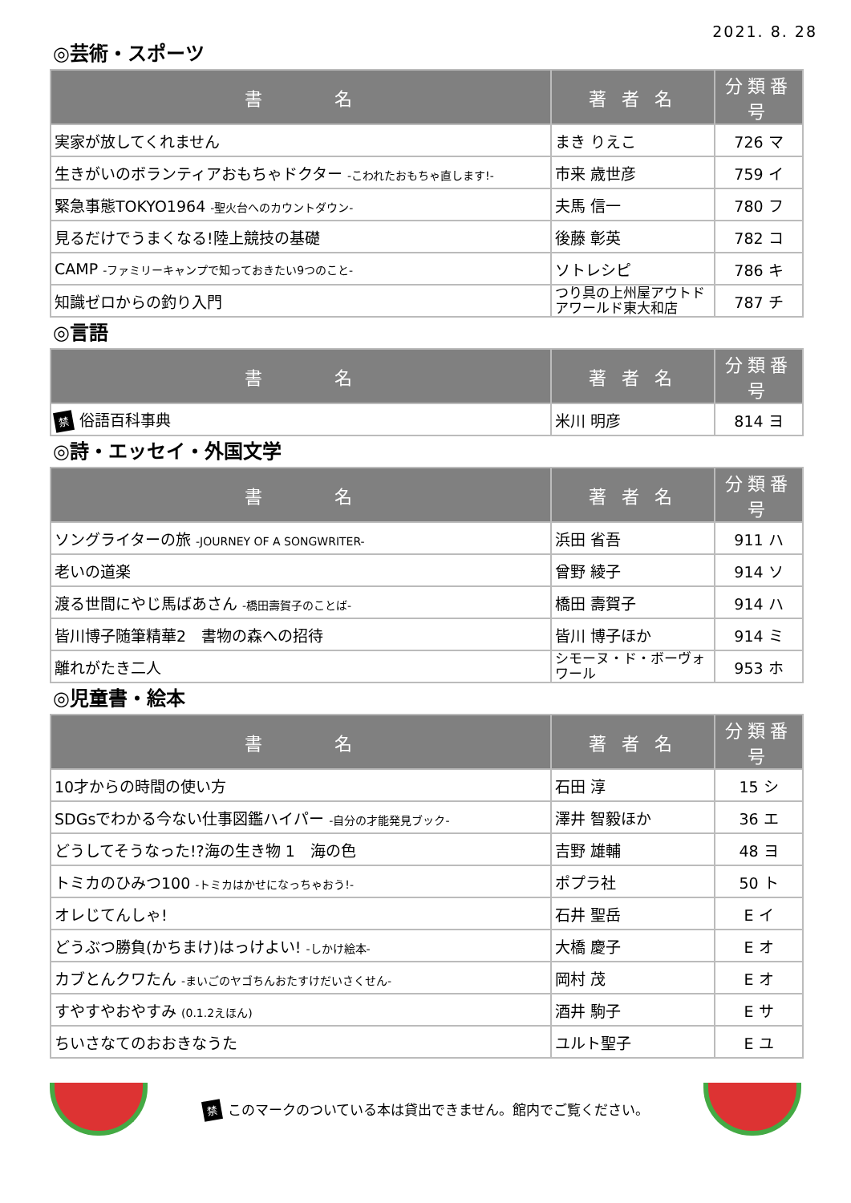2021. 8. 28
◎芸術・スポーツ
| 書 名 | 著 者 名 | 分類番号 |
| --- | --- | --- |
| 実家が放してくれません | まき りえこ | 726 マ |
| 生きがいのボランティアおもちゃドクター -こわれたおもちゃ直します!- | 市来 歳世彦 | 759 イ |
| 緊急事態TOKYO1964 -聖火台へのカウントダウン- | 夫馬 信一 | 780 フ |
| 見るだけでうまくなる!陸上競技の基礎 | 後藤 彰英 | 782 コ |
| CAMP -ファミリーキャンプで知っておきたい9つのこと- | ソトレシピ | 786 キ |
| 知識ゼロからの釣り入門 | つり具の上州屋アウトドアワールド東大和店 | 787 チ |
◎言語
| 書 名 | 著 者 名 | 分類番号 |
| --- | --- | --- |
| 禁 俗語百科事典 | 米川 明彦 | 814 ヨ |
◎詩・エッセイ・外国文学
| 書 名 | 著 者 名 | 分類番号 |
| --- | --- | --- |
| ソングライターの旅 -JOURNEY OF A SONGWRITER- | 浜田 省吾 | 911 ハ |
| 老いの道楽 | 曾野 綾子 | 914 ソ |
| 渡る世間にやじ馬ばあさん -橋田壽賀子のことば- | 橋田 壽賀子 | 914 ハ |
| 皆川博子随筆精華2 書物の森への招待 | 皆川 博子ほか | 914 ミ |
| 離れがたき二人 | シモーヌ・ド・ボーヴォワール | 953 ホ |
◎児童書・絵本
| 書 名 | 著 者 名 | 分類番号 |
| --- | --- | --- |
| 10才からの時間の使い方 | 石田 淳 | 15 シ |
| SDGsでわかる今ない仕事図鑑ハイパー -自分の才能発見ブック- | 澤井 智毅ほか | 36 エ |
| どうしてそうなった!?海の生き物 1 海の色 | 吉野 雄輔 | 48 ヨ |
| トミカのひみつ100 -トミカはかせになっちゃおう!- | ポプラ社 | 50 ト |
| オレじてんしゃ! | 石井 聖岳 | E イ |
| どうぶつ勝負(かちまけ)はっけよい! -しかけ絵本- | 大橋 慶子 | E オ |
| カブとんクワたん -まいごのヤゴちんおたすけだいさくせん- | 岡村 茂 | E オ |
| すやすやおやすみ (0.1.2えほん) | 酒井 駒子 | E サ |
| ちいさなてのおおきなうた | ユルト聖子 | E ユ |
禁このマークのついている本は貸出できません。館内でご覧ください。